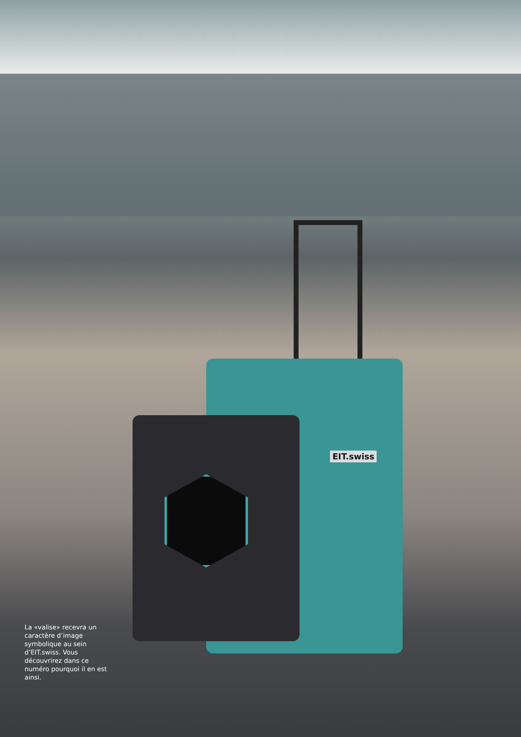EIT.swiss
La «valise» recevra un caractère d’image symbolique au sein d’EIT.swiss. Vous découvrirez dans ce numéro pourquoi il en est ainsi.